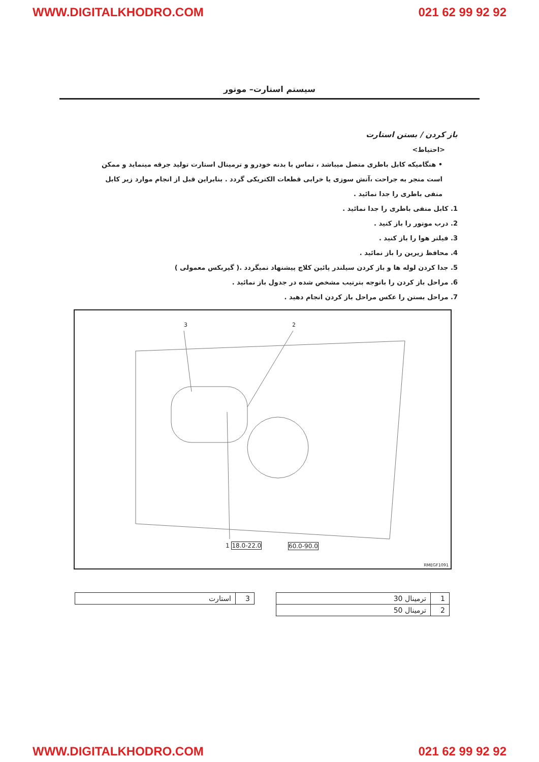WWW.DIGITALKHODRO.COM 021 62 99 92 92
سیستم استارت– موتور
باز کردن / بستن استارت
<احتیاط>
• هنگامیکه کابل باطری متصل میباشد ، تماس با بدنه خودرو و ترمینال استارت تولید جرقه مینماید و ممکن است منجر به جراحت ،آتش سوزی یا خرابی قطعات الکتریکی گردد . بنابراین قبل از انجام موارد زیر کابل منفی باطری را جدا نمائید .
1. کابل منفی باطری را جدا نمائید .
2. درب موتور را باز کنید .
3. فیلتر هوا را باز کنید .
4. محافظ زیرین را باز نمائید .
5. جدا کردن لوله ها و باز کردن سیلندر پائین کلاچ پیشنهاد نمیگردد .( گیربکس معمولی )
6. مراحل باز کردن را باتوجه بترتیب مشخص شده در جدول باز نمائید .
7. مراحل بستن را عکس مراحل باز کردن انجام دهید .
3 2
1 18.0-22.0 60.0-90.0
RMEGF1091
| 1 | ترمینال 30 |
| 2 | ترمینال 50 |
| 3 | استارت |
WWW.DIGITALKHODRO.COM 021 62 99 92 92